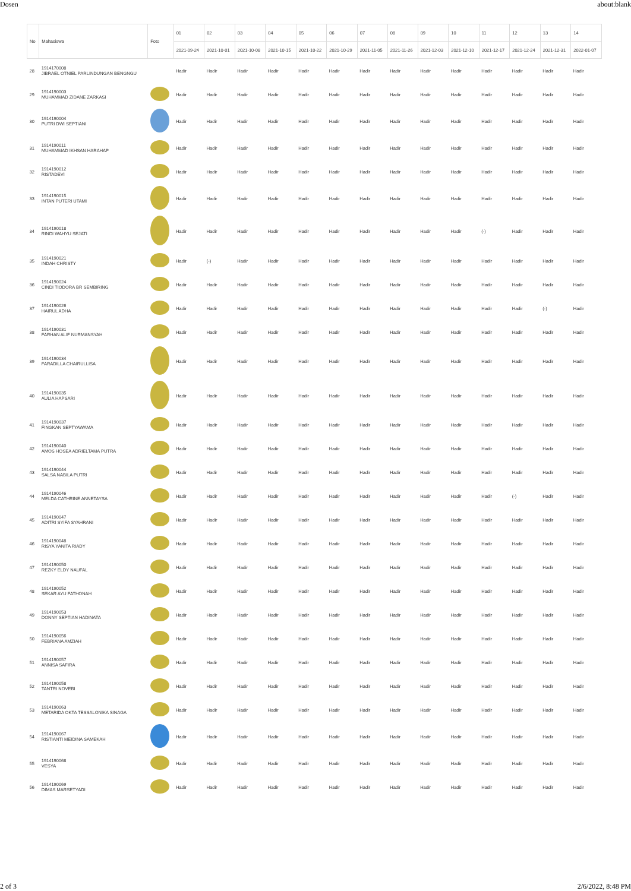Dosen about:blank
| No | Mahasiswa | Foto | 01 | 02 | 03 | 04 | 05 | 06 | 07 | 08 | 09 | 10 | 11 | 12 | 13 | 14 |
| --- | --- | --- | --- | --- | --- | --- | --- | --- | --- | --- | --- | --- | --- | --- | --- | --- |
| | | | 2021-09-24 | 2021-10-01 | 2021-10-08 | 2021-10-15 | 2021-10-22 | 2021-10-29 | 2021-11-05 | 2021-11-26 | 2021-12-03 | 2021-12-10 | 2021-12-17 | 2021-12-24 | 2021-12-31 | 2022-01-07 |
| 28 | 1914170008 JIBRAEL OTNIEL PARLINDUNGAN BENGNGU | | Hadir | Hadir | Hadir | Hadir | Hadir | Hadir | Hadir | Hadir | Hadir | Hadir | Hadir | Hadir | Hadir | Hadir |
| 29 | 1914190003 MUHAMMAD ZIDANE ZARKASI | | Hadir | Hadir | Hadir | Hadir | Hadir | Hadir | Hadir | Hadir | Hadir | Hadir | Hadir | Hadir | Hadir | Hadir |
| 30 | 1914190004 PUTRI DWI SEPTIANI | | Hadir | Hadir | Hadir | Hadir | Hadir | Hadir | Hadir | Hadir | Hadir | Hadir | Hadir | Hadir | Hadir | Hadir |
| 31 | 1914190011 MUHAMMAD IKHSAN HARAHAP | | Hadir | Hadir | Hadir | Hadir | Hadir | Hadir | Hadir | Hadir | Hadir | Hadir | Hadir | Hadir | Hadir | Hadir |
| 32 | 1914190012 RISTADEVI | | Hadir | Hadir | Hadir | Hadir | Hadir | Hadir | Hadir | Hadir | Hadir | Hadir | Hadir | Hadir | Hadir | Hadir |
| 33 | 1914190015 INTAN PUTERI UTAMI | | Hadir | Hadir | Hadir | Hadir | Hadir | Hadir | Hadir | Hadir | Hadir | Hadir | Hadir | Hadir | Hadir | Hadir |
| 34 | 1914190018 RINDI WAHYU SEJATI | | Hadir | Hadir | Hadir | Hadir | Hadir | Hadir | Hadir | Hadir | Hadir | Hadir | (-) | Hadir | Hadir | Hadir |
| 35 | 1914190021 INDAH CHRISTY | | Hadir | (-) | Hadir | Hadir | Hadir | Hadir | Hadir | Hadir | Hadir | Hadir | Hadir | Hadir | Hadir | Hadir |
| 36 | 1914190024 CINDI TIODORA BR SEMBIRING | | Hadir | Hadir | Hadir | Hadir | Hadir | Hadir | Hadir | Hadir | Hadir | Hadir | Hadir | Hadir | Hadir | Hadir |
| 37 | 1914190026 HAIRUL ADHA | | Hadir | Hadir | Hadir | Hadir | Hadir | Hadir | Hadir | Hadir | Hadir | Hadir | Hadir | Hadir | (-) | Hadir |
| 38 | 1914190031 FARHAN ALIF NURMANSYAH | | Hadir | Hadir | Hadir | Hadir | Hadir | Hadir | Hadir | Hadir | Hadir | Hadir | Hadir | Hadir | Hadir | Hadir |
| 39 | 1914190034 FARADILLA CHAIRULLISA | | Hadir | Hadir | Hadir | Hadir | Hadir | Hadir | Hadir | Hadir | Hadir | Hadir | Hadir | Hadir | Hadir | Hadir |
| 40 | 1914190035 AULIA HAPSARI | | Hadir | Hadir | Hadir | Hadir | Hadir | Hadir | Hadir | Hadir | Hadir | Hadir | Hadir | Hadir | Hadir | Hadir |
| 41 | 1914190037 FINGKAN SEPTYAWAMA | | Hadir | Hadir | Hadir | Hadir | Hadir | Hadir | Hadir | Hadir | Hadir | Hadir | Hadir | Hadir | Hadir | Hadir |
| 42 | 1914190040 AMOS HOSEA ADRIELTAMA PUTRA | | Hadir | Hadir | Hadir | Hadir | Hadir | Hadir | Hadir | Hadir | Hadir | Hadir | Hadir | Hadir | Hadir | Hadir |
| 43 | 1914190044 SALSA NABILA PUTRI | | Hadir | Hadir | Hadir | Hadir | Hadir | Hadir | Hadir | Hadir | Hadir | Hadir | Hadir | Hadir | Hadir | Hadir |
| 44 | 1914190046 MELDA CATHRINE ANNETAYSA | | Hadir | Hadir | Hadir | Hadir | Hadir | Hadir | Hadir | Hadir | Hadir | Hadir | Hadir | (-) | Hadir | Hadir |
| 45 | 1914190047 ADITRI SYIFA SYAHRANI | | Hadir | Hadir | Hadir | Hadir | Hadir | Hadir | Hadir | Hadir | Hadir | Hadir | Hadir | Hadir | Hadir | Hadir |
| 46 | 1914190048 RISYA YANITA RIADY | | Hadir | Hadir | Hadir | Hadir | Hadir | Hadir | Hadir | Hadir | Hadir | Hadir | Hadir | Hadir | Hadir | Hadir |
| 47 | 1914190050 REZKY ELDY NAUFAL | | Hadir | Hadir | Hadir | Hadir | Hadir | Hadir | Hadir | Hadir | Hadir | Hadir | Hadir | Hadir | Hadir | Hadir |
| 48 | 1914190052 SEKAR AYU FATHONAH | | Hadir | Hadir | Hadir | Hadir | Hadir | Hadir | Hadir | Hadir | Hadir | Hadir | Hadir | Hadir | Hadir | Hadir |
| 49 | 1914190053 DONNY SEPTIAN HADINATA | | Hadir | Hadir | Hadir | Hadir | Hadir | Hadir | Hadir | Hadir | Hadir | Hadir | Hadir | Hadir | Hadir | Hadir |
| 50 | 1914190056 FEBRIANA AMZIAH | | Hadir | Hadir | Hadir | Hadir | Hadir | Hadir | Hadir | Hadir | Hadir | Hadir | Hadir | Hadir | Hadir | Hadir |
| 51 | 1914190057 ANNISA SAFIRA | | Hadir | Hadir | Hadir | Hadir | Hadir | Hadir | Hadir | Hadir | Hadir | Hadir | Hadir | Hadir | Hadir | Hadir |
| 52 | 1914190058 TANTRI NOVEBI | | Hadir | Hadir | Hadir | Hadir | Hadir | Hadir | Hadir | Hadir | Hadir | Hadir | Hadir | Hadir | Hadir | Hadir |
| 53 | 1914190063 METARIDA OKTA TESSALONIKA SINAGA | | Hadir | Hadir | Hadir | Hadir | Hadir | Hadir | Hadir | Hadir | Hadir | Hadir | Hadir | Hadir | Hadir | Hadir |
| 54 | 1914190067 RISTIANTI MEIDINA SAMEKAH | | Hadir | Hadir | Hadir | Hadir | Hadir | Hadir | Hadir | Hadir | Hadir | Hadir | Hadir | Hadir | Hadir | Hadir |
| 55 | 1914190068 VESYA | | Hadir | Hadir | Hadir | Hadir | Hadir | Hadir | Hadir | Hadir | Hadir | Hadir | Hadir | Hadir | Hadir | Hadir |
| 56 | 1914190069 DIMAS MARSETYADI | | Hadir | Hadir | Hadir | Hadir | Hadir | Hadir | Hadir | Hadir | Hadir | Hadir | Hadir | Hadir | Hadir | Hadir |
2 of 3 2/6/2022, 8:48 PM